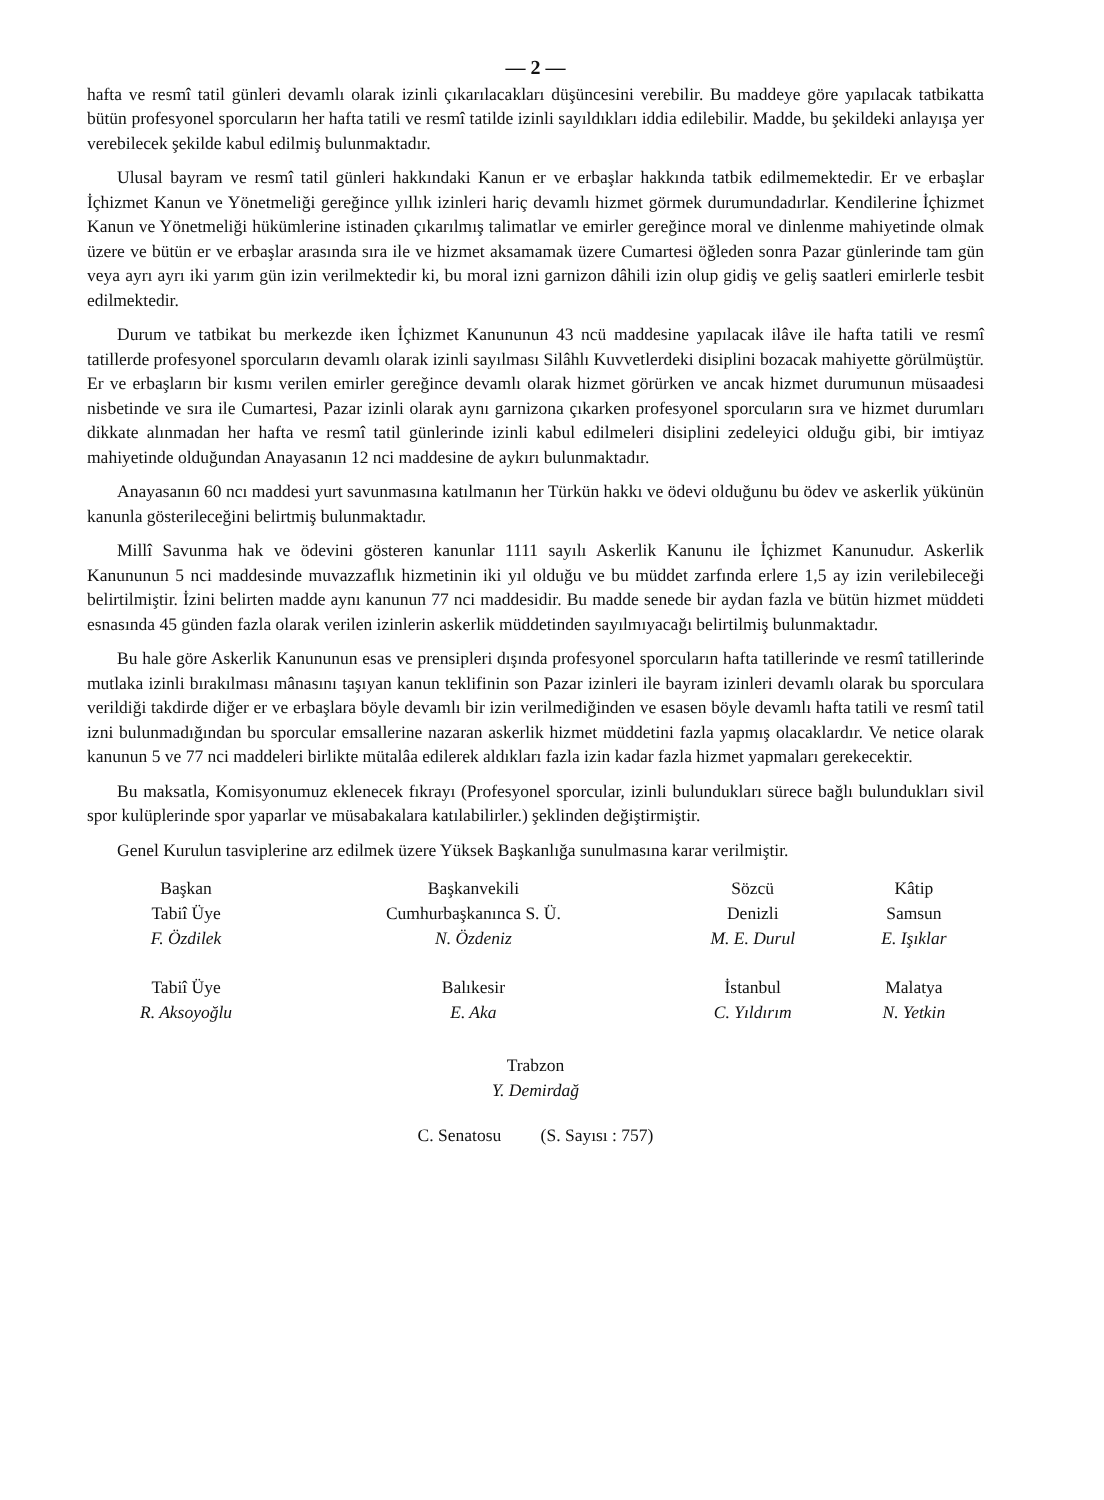— 2 —
hafta ve resmî tatil günleri devamlı olarak izinli çıkarılacakları düşüncesini verebilir. Bu maddeye göre yapılacak tatbikatta bütün profesyonel sporcuların her hafta tatili ve resmî tatilde izinli sayıldıkları iddia edilebilir. Madde, bu şekildeki anlayışa yer verebilecek şekilde kabul edilmiş bulunmaktadır.
Ulusal bayram ve resmî tatil günleri hakkındaki Kanun er ve erbaşlar hakkında tatbik edilmemektedir. Er ve erbaşlar İçhizmet Kanun ve Yönetmeliği gereğince yıllık izinleri hariç devamlı hizmet görmek durumundadırlar. Kendilerine İçhizmet Kanun ve Yönetmeliği hükümlerine istinaden çıkarılmış talimatlar ve emirler gereğince moral ve dinlenme mahiyetinde olmak üzere ve bütün er ve erbaşlar arasında sıra ile ve hizmet aksamamak üzere Cumartesi öğleden sonra Pazar günlerinde tam gün veya ayrı ayrı iki yarım gün izin verilmektedir ki, bu moral izni garnizon dâhili izin olup gidiş ve geliş saatleri emirlerle tesbit edilmektedir.
Durum ve tatbikat bu merkezde iken İçhizmet Kanununun 43 ncü maddesine yapılacak ilâve ile hafta tatili ve resmî tatillerde profesyonel sporcuların devamlı olarak izinli sayılması Silâhlı Kuvvetlerdeki disiplini bozacak mahiyette görülmüştür. Er ve erbaşların bir kısmı verilen emirler gereğince devamlı olarak hizmet görürken ve ancak hizmet durumunun müsaadesi nisbetinde ve sıra ile Cumartesi, Pazar izinli olarak aynı garnizona çıkarken profesyonel sporcuların sıra ve hizmet durumları dikkate alınmadan her hafta ve resmî tatil günlerinde izinli kabul edilmeleri disiplini zedeleyici olduğu gibi, bir imtiyaz mahiyetinde olduğundan Anayasanın 12 nci maddesine de aykırı bulunmaktadır.
Anayasanın 60 ncı maddesi yurt savunmasına katılmanın her Türkün hakkı ve ödevi olduğunu bu ödev ve askerlik yükünün kanunla gösterileceğini belirtmiş bulunmaktadır.
Millî Savunma hak ve ödevini gösteren kanunlar 1111 sayılı Askerlik Kanunu ile İçhizmet Kanunudur. Askerlik Kanununun 5 nci maddesinde muvazzaflık hizmetinin iki yıl olduğu ve bu müddet zarfında erlere 1,5 ay izin verilebileceği belirtilmiştir. İzini belirten madde aynı kanunun 77 nci maddesidir. Bu madde senede bir aydan fazla ve bütün hizmet müddeti esnasında 45 günden fazla olarak verilen izinlerin askerlik müddetinden sayılmıyacağı belirtilmiş bulunmaktadır.
Bu hale göre Askerlik Kanununun esas ve prensipleri dışında profesyonel sporcuların hafta tatillerinde ve resmî tatillerinde mutlaka izinli bırakılması mânasını taşıyan kanun teklifinin son Pazar izinleri ile bayram izinleri devamlı olarak bu sporculara verildiği takdirde diğer er ve erbaşlara böyle devamlı bir izin verilmediğinden ve esasen böyle devamlı hafta tatili ve resmî tatil izni bulunmadığından bu sporcular emsallerine nazaran askerlik hizmet müddetini fazla yapmış olacaklardır. Ve netice olarak kanunun 5 ve 77 nci maddeleri birlikte mütalâa edilerek aldıkları fazla izin kadar fazla hizmet yapmaları gerekecektir.
Bu maksatla, Komisyonumuz eklenecek fıkrayı (Profesyonel sporcular, izinli bulundukları sürece bağlı bulundukları sivil spor kulüplerinde spor yaparlar ve müsabakalara katılabilirler.) şeklinden değiştirmiştir.
Genel Kurulun tasviplerine arz edilmek üzere Yüksek Başkanlığa sunulmasına karar verilmiştir.
| Başkan Tabiî Üye F. Özdilek | Başkanvekili Cumhurbaşkanınca S. Ü. N. Özdeniz | Sözcü Denizli M. E. Durul | Kâtip Samsun E. Işıklar |
| Tabiî Üye R. Aksoyoğlu | Balıkesir E. Aka | İstanbul C. Yıldırım | Malatya N. Yetkin |
Trabzon
Y. Demirdağ
C. Senatosu (S. Sayısı : 757)